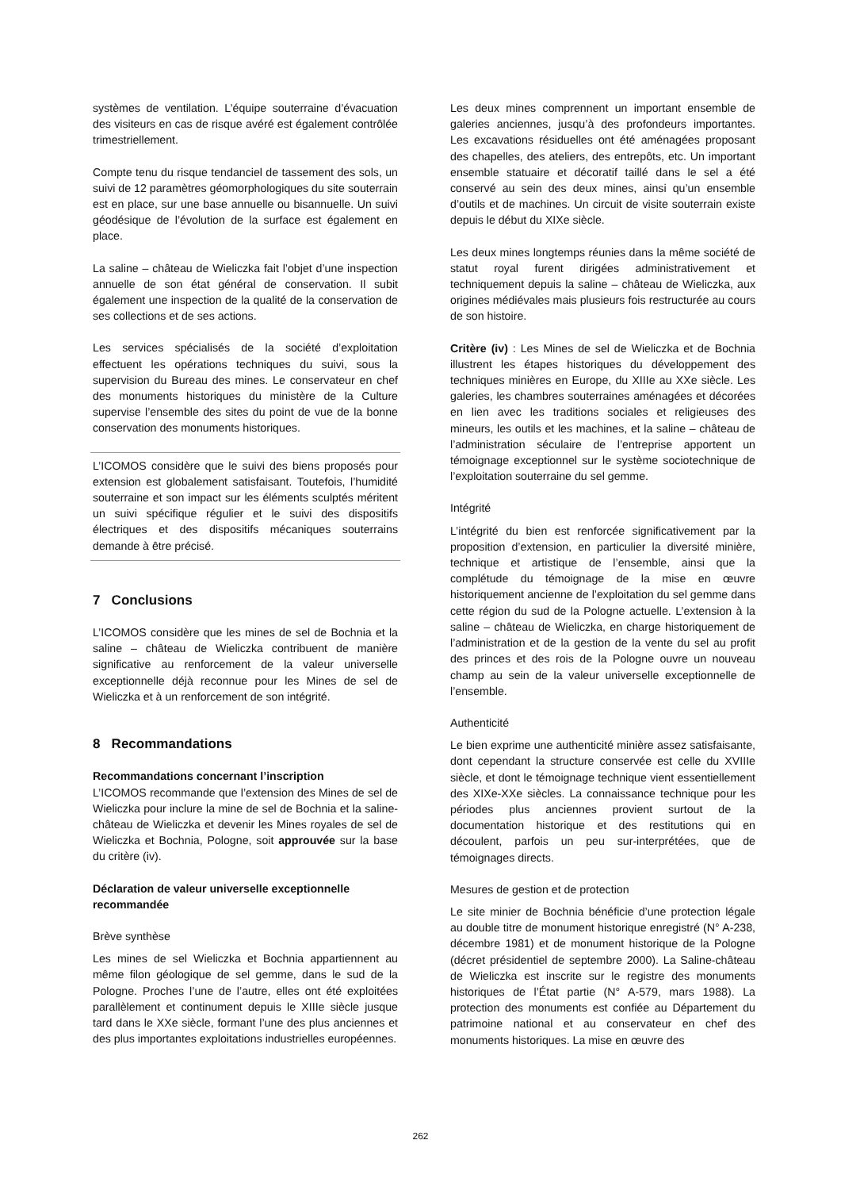systèmes de ventilation. L’équipe souterraine d’évacuation des visiteurs en cas de risque avéré est également contrôlée trimestriellement.
Compte tenu du risque tendanciel de tassement des sols, un suivi de 12 paramètres géomorphologiques du site souterrain est en place, sur une base annuelle ou bisannuelle. Un suivi géodésique de l’évolution de la surface est également en place.
La saline – château de Wieliczka fait l’objet d’une inspection annuelle de son état général de conservation. Il subit également une inspection de la qualité de la conservation de ses collections et de ses actions.
Les services spécialisés de la société d’exploitation effectuent les opérations techniques du suivi, sous la supervision du Bureau des mines. Le conservateur en chef des monuments historiques du ministère de la Culture supervise l’ensemble des sites du point de vue de la bonne conservation des monuments historiques.
L’ICOMOS considère que le suivi des biens proposés pour extension est globalement satisfaisant. Toutefois, l’humidité souterraine et son impact sur les éléments sculptés méritent un suivi spécifique régulier et le suivi des dispositifs électriques et des dispositifs mécaniques souterrains demande à être précisé.
7 Conclusions
L’ICOMOS considère que les mines de sel de Bochnia et la saline – château de Wieliczka contribuent de manière significative au renforcement de la valeur universelle exceptionnelle déjà reconnue pour les Mines de sel de Wieliczka et à un renforcement de son intégrité.
8 Recommandations
Recommandations concernant l’inscription
L’ICOMOS recommande que l’extension des Mines de sel de Wieliczka pour inclure la mine de sel de Bochnia et la saline-château de Wieliczka et devenir les Mines royales de sel de Wieliczka et Bochnia, Pologne, soit approuvée sur la base du critère (iv).
Déclaration de valeur universelle exceptionnelle recommandée
Brève synthèse
Les mines de sel Wieliczka et Bochnia appartiennent au même filon géologique de sel gemme, dans le sud de la Pologne. Proches l’une de l’autre, elles ont été exploitées parallèlement et continument depuis le XIIIe siècle jusque tard dans le XXe siècle, formant l’une des plus anciennes et des plus importantes exploitations industrielles européennes.
Les deux mines comprennent un important ensemble de galeries anciennes, jusqu’à des profondeurs importantes. Les excavations résiduelles ont été aménagées proposant des chapelles, des ateliers, des entrepôts, etc. Un important ensemble statuaire et décoratif taillé dans le sel a été conservé au sein des deux mines, ainsi qu’un ensemble d’outils et de machines. Un circuit de visite souterrain existe depuis le début du XIXe siècle.
Les deux mines longtemps réunies dans la même société de statut royal furent dirigées administrativement et techniquement depuis la saline – château de Wieliczka, aux origines médiévales mais plusieurs fois restructurée au cours de son histoire.
Critère (iv) : Les Mines de sel de Wieliczka et de Bochnia illustrent les étapes historiques du développement des techniques minières en Europe, du XIIIe au XXe siècle. Les galeries, les chambres souterraines aménagées et décorées en lien avec les traditions sociales et religieuses des mineurs, les outils et les machines, et la saline – château de l’administration séculaire de l’entreprise apportent un témoignage exceptionnel sur le système sociotechnique de l’exploitation souterraine du sel gemme.
Intégrité
L’intégrité du bien est renforcée significativement par la proposition d’extension, en particulier la diversité minière, technique et artistique de l’ensemble, ainsi que la complétude du témoignage de la mise en œuvre historiquement ancienne de l’exploitation du sel gemme dans cette région du sud de la Pologne actuelle. L’extension à la saline – château de Wieliczka, en charge historiquement de l’administration et de la gestion de la vente du sel au profit des princes et des rois de la Pologne ouvre un nouveau champ au sein de la valeur universelle exceptionnelle de l’ensemble.
Authenticité
Le bien exprime une authenticité minière assez satisfaisante, dont cependant la structure conservée est celle du XVIIIe siècle, et dont le témoignage technique vient essentiellement des XIXe-XXe siècles. La connaissance technique pour les périodes plus anciennes provient surtout de la documentation historique et des restitutions qui en découlent, parfois un peu sur-interprétées, que de témoignages directs.
Mesures de gestion et de protection
Le site minier de Bochnia bénéficie d’une protection légale au double titre de monument historique enregistré (N° A-238, décembre 1981) et de monument historique de la Pologne (décret présidentiel de septembre 2000). La Saline-château de Wieliczka est inscrite sur le registre des monuments historiques de l’État partie (N° A-579, mars 1988). La protection des monuments est confiée au Département du patrimoine national et au conservateur en chef des monuments historiques. La mise en œuvre des
262